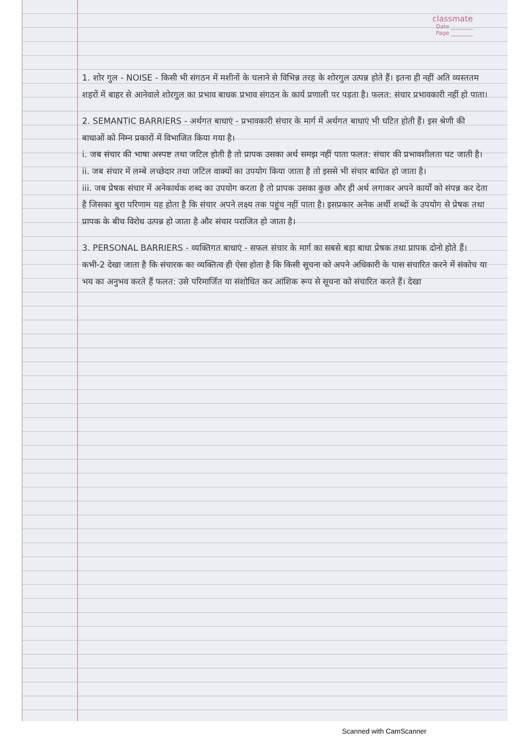classmate
Date ________
Page ________
1. शोर गुल - NOISE - किसी भी संगठन में मशीनों के चलाने से विभिन्न तरह के शोरगुल उत्पन्न होते हैं। इतना ही नहीं अति व्यस्ततम शहरों में बाहर से आनेवाले शोरगुल का प्रभाव बाधक प्रभाव संगठन के कार्य प्रणाली पर पड़ता है। फलत: संचार प्रभावकारी नहीं हो पाता।
2. SEMANTIC BARRIERS - अर्थगत बाधाएं - प्रभावकारी संचार के मार्ग में अर्थगत बाधाएं भी घटित होती हैं। इस श्रेणी की बाधाओं को निम्न प्रकारों में विभाजित किया गया है।
i. जब संचार की भाषा अस्पष्ट तथा जटिल होती है तो प्रापक उसका अर्थ समझ नहीं पाता फलत: संचार की प्रभावशीलता घट जाती है।
ii. जब संचार में लम्बे लच्छेदार तथा जटिल वाक्यों का उपयोग किया जाता है तो इससे भी संचार बाधित हो जाता है।
iii. जब प्रेषक संचार में अनेकार्थक शब्द का उपयोग करता है तो प्रापक उसका कुछ और ही अर्थ लगाकर अपने कार्यों को संपन्न कर देता है जिसका बुरा परिणाम यह होता है कि संचार अपने लक्ष्य तक पहुंच नहीं पाता है। इसप्रकार अनेक अर्थी शब्दों के उपयोग से प्रेषक तथा प्रापक के बीच विरोध उत्पन्न हो जाता है और संचार पराजित हो जाता है।
3. PERSONAL BARRIERS - व्यक्तिगत बाधाएं - सफल संचार के मार्ग का सबसे बड़ा बाधा प्रेषक तथा प्रापक दोनो होते हैं। कभी-2 देखा जाता है कि संचारक का व्यक्तित्व ही ऐसा होता है कि किसी सूचना को अपने अधिकारी के पास संचारित करने में संकोच या भय का अनुभव करते हैं फलत: उसे परिमार्जित या संशोधित कर आंशिक रूप से सूचना को संचारित करते हैं। देखा
Scanned with CamScanner